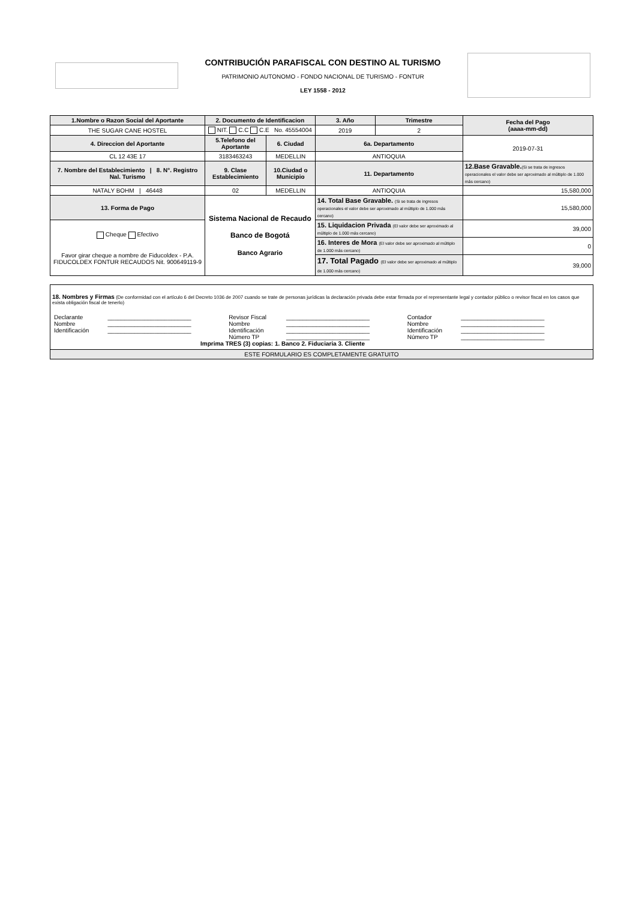CONTRIBUCIÓN PARAFISCAL CON DESTINO AL TURISMO
PATRIMONIO AUTONOMO - FONDO NACIONAL DE TURISMO - FONTUR
LEY 1558 - 2012
| 1.Nombre o Razon Social del Aportante | 2. Documento de Identificacion | | 3. Año | Trimestre | Fecha del Pago (aaaa-mm-dd) |
| THE SUGAR CANE HOSTEL | NIT. C.C C.E No. 45554004 | | 2019 | 2 | |
| 4. Direccion del Aportante | 5.Telefono del Aportante | 6. Ciudad | 6a. Departamento | | 2019-07-31 |
| CL 12 43E 17 | 3183463243 | MEDELLIN | ANTIOQUIA | | |
| 7. Nombre del Establecimiento / 8. N°. Registro Nal. Turismo | 9. Clase Establecimiento | 10.Ciudad o Municipio | 11. Departamento | | 12.Base Gravable. (Si se trata de ingresos operacionales el valor debe ser aproximado al múltiplo de 1.000 más cercano) |
| NATALY BOHM / 46448 | 02 | MEDELLIN | ANTIOQUIA | | 15,580,000 |
| 13. Forma de Pago | Sistema Nacional de Recaudo Banco de Bogotá Banco Agrario | | 14. Total Base Gravable. (Si se trata de ingresos operacionales el valor debe ser aproximado al múltiplo de 1.000 más cercano) | | 15,580,000 |
| Cheque Efectivo Favor girar cheque a nombre de Fiducoldex - P.A. FIDUCOLDEX FONTUR RECAUDOS Nit. 900649119-9 | | | 15. Liquidacion Privada (El valor debe ser aproximado al múltiplo de 1.000 más cercano) | | 39,000 |
| | | | 16. Interes de Mora (El valor debe ser aproximado al múltiplo de 1.000 más cercano) | | 0 |
| | | | 17. Total Pagado (El valor debe ser aproximado al múltiplo de 1.000 más cercano) | | 39,000 |
| 18. Nombres y Firmas (De conformidad con el artículo 6 del Decreto 1036 de 2007 cuando se trate de personas jurídicas la declaración privada debe estar firmada por el representante legal y contador público o revisor fiscal en los casos que exista obligación fiscal de tenerlo) / Declarante / _________________________ / Revisor Fiscal / _________________________ / Contador / _________________________ / / Nombre / _________________________ / Nombre / _________________________ / Nombre / _________________________ / / Identificación / _________________________ / Identificación / _________________________ / Identificación / _________________________ / / / / Número TP / _________________________ / Número TP / _________________________ / Imprima TRES (3) copias: 1. Banco 2. Fiduciaria 3. Cliente |
| ESTE FORMULARIO ES COMPLETAMENTE GRATUITO |